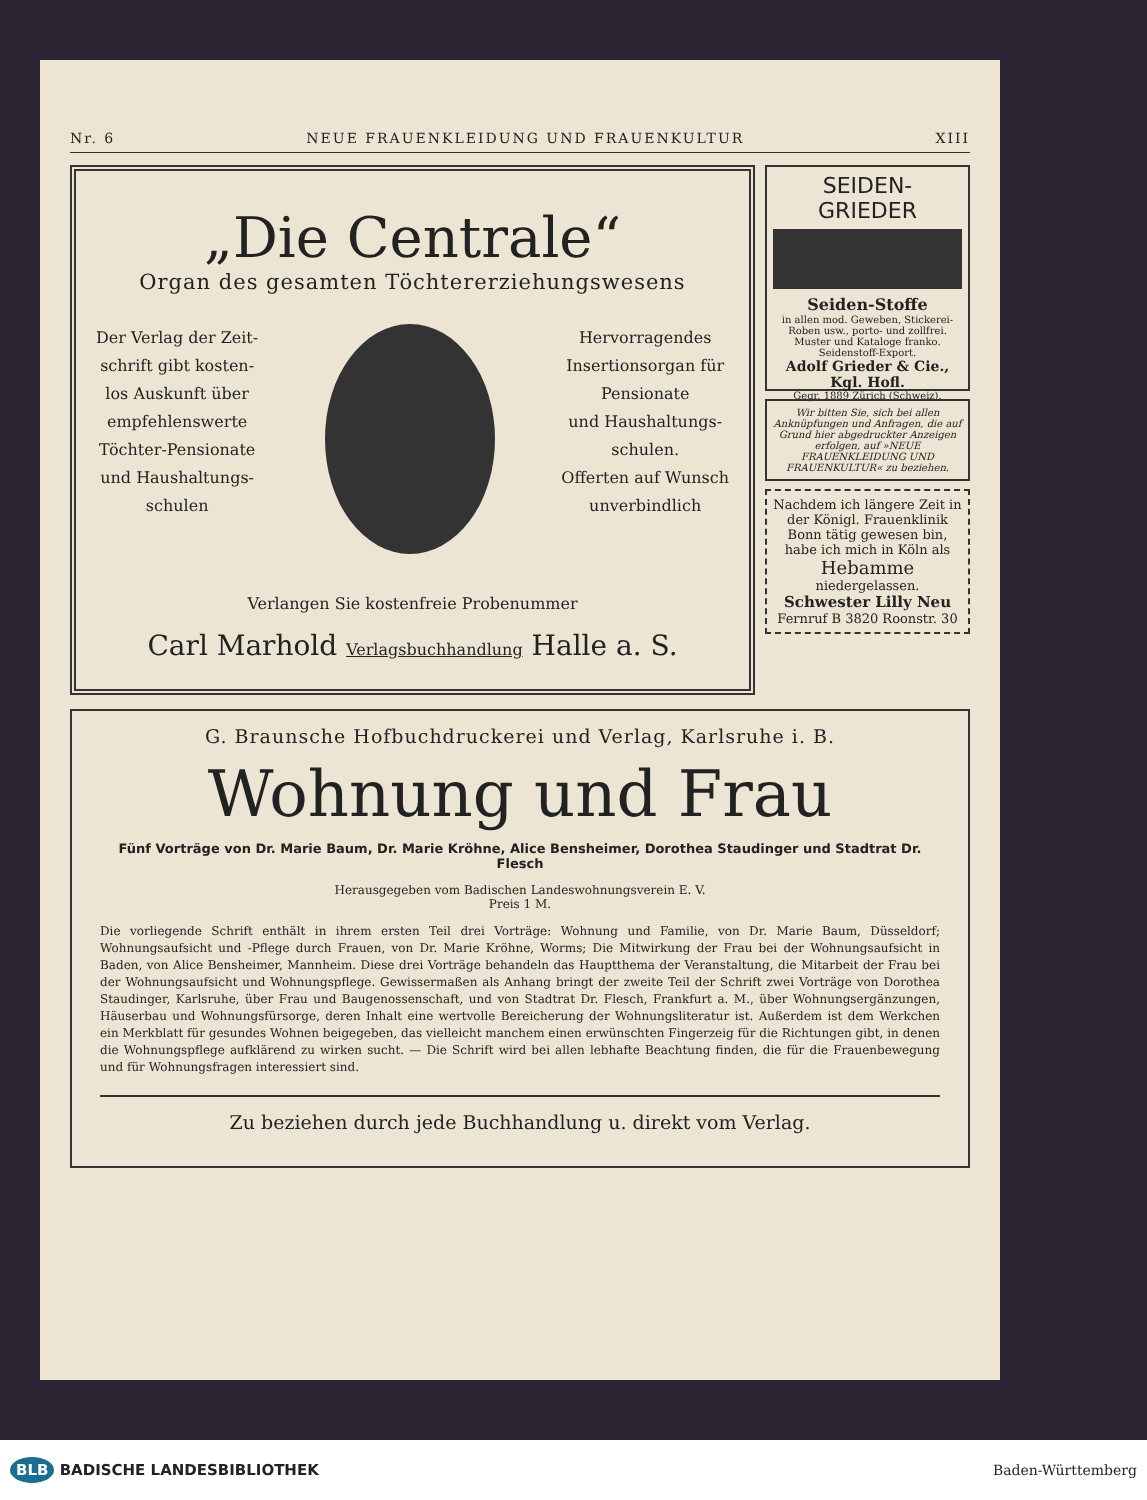Nr. 6 NEUE FRAUENKLEIDUNG UND FRAUENKULTUR XIII
„Die Centrale“
Organ des gesamten Töchtererziehungswesens
Der Verlag der Zeit-
schrift gibt kosten-
los Auskunft über
empfehlenswerte
Töchter-Pensionate
und Haushaltungs-
schulen
Hervorragendes
Insertionsorgan für
Pensionate
und Haushaltungs-
schulen.
Offerten auf Wunsch
unverbindlich
Verlangen Sie kostenfreie Probenummer
Carl Marhold Verlagsbuchhandlung Halle a. S.
SEIDEN-
GRIEDER
Seiden-Stoffe
in allen mod. Geweben, Stickerei-Roben usw., porto- und zollfrei. Muster und Kataloge franko.
Seidenstoff-Export.
Adolf Grieder & Cie., Kgl. Hofl.
Gegr. 1889 Zürich (Schweiz).
Wir bitten Sie, sich bei allen Anknüpfungen und Anfragen, die auf Grund hier abgedruckter Anzeigen erfolgen, auf »NEUE FRAUENKLEIDUNG UND FRAUENKULTUR« zu beziehen.
Nachdem ich längere Zeit in der Königl. Frauenklinik Bonn tätig gewesen bin, habe ich mich in Köln als
Hebamme
niedergelassen.
Schwester Lilly Neu
Fernruf B 3820 Roonstr. 30
G. Braunsche Hofbuchdruckerei und Verlag, Karlsruhe i. B.
Wohnung und Frau
Fünf Vorträge von Dr. Marie Baum, Dr. Marie Kröhne, Alice Bensheimer, Dorothea Staudinger und Stadtrat Dr. Flesch
Herausgegeben vom Badischen Landeswohnungsverein E. V.
Preis 1 M.
Die vorliegende Schrift enthält in ihrem ersten Teil drei Vorträge: Wohnung und Familie, von Dr. Marie Baum, Düsseldorf; Wohnungsaufsicht und -Pflege durch Frauen, von Dr. Marie Kröhne, Worms; Die Mitwirkung der Frau bei der Wohnungsaufsicht in Baden, von Alice Bensheimer, Mannheim. Diese drei Vorträge behandeln das Hauptthema der Veranstaltung, die Mitarbeit der Frau bei der Wohnungsaufsicht und Wohnungspflege. Gewissermaßen als Anhang bringt der zweite Teil der Schrift zwei Vorträge von Dorothea Staudinger, Karlsruhe, über Frau und Baugenossenschaft, und von Stadtrat Dr. Flesch, Frankfurt a. M., über Wohnungsergänzungen, Häuserbau und Wohnungsfürsorge, deren Inhalt eine wertvolle Bereicherung der Wohnungsliteratur ist. Außerdem ist dem Werkchen ein Merkblatt für gesundes Wohnen beigegeben, das vielleicht manchem einen erwünschten Fingerzeig für die Richtungen gibt, in denen die Wohnungspflege aufklärend zu wirken sucht. — Die Schrift wird bei allen lebhafte Beachtung finden, die für die Frauenbewegung und für Wohnungsfragen interessiert sind.
Zu beziehen durch jede Buchhandlung u. direkt vom Verlag.
BLB BADISCHE LANDESBIBLIOTHEK Baden-Württemberg